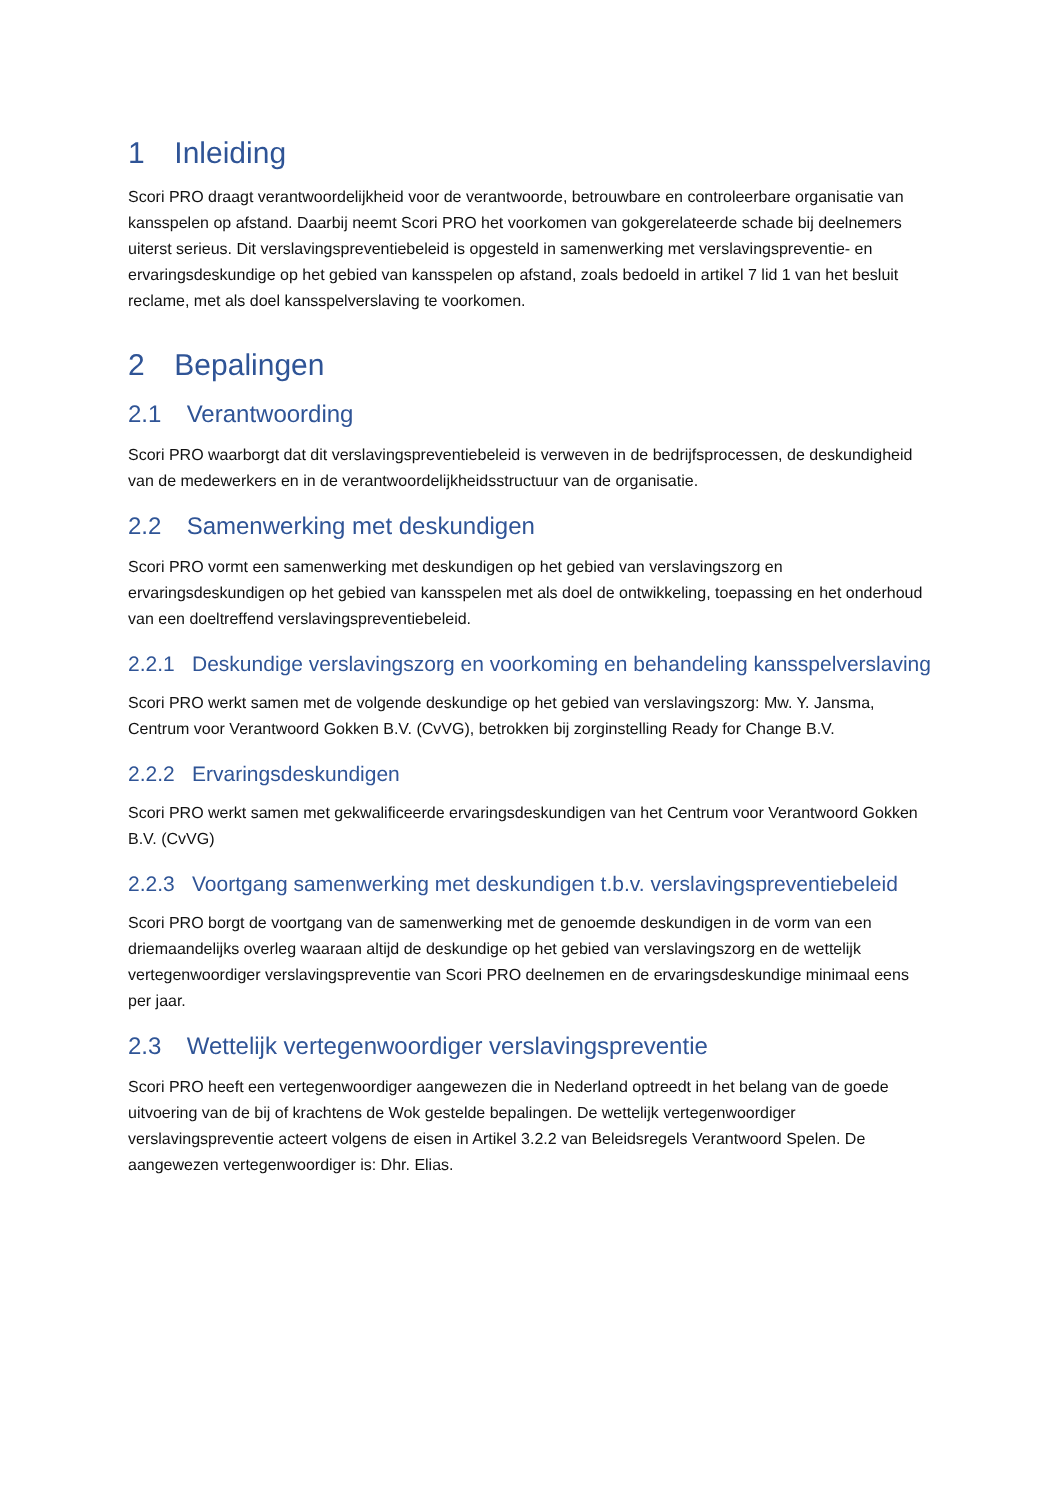1 Inleiding
Scori PRO draagt verantwoordelijkheid voor de verantwoorde, betrouwbare en controleerbare organisatie van kansspelen op afstand. Daarbij neemt Scori PRO het voorkomen van gokgerelateerde schade bij deelnemers uiterst serieus. Dit verslavingspreventiebeleid is opgesteld in samenwerking met verslavingspreventie- en ervaringsdeskundige op het gebied van kansspelen op afstand, zoals bedoeld in artikel 7 lid 1 van het besluit reclame, met als doel kansspelverslaving te voorkomen.
2 Bepalingen
2.1 Verantwoording
Scori PRO waarborgt dat dit verslavingspreventiebeleid is verweven in de bedrijfsprocessen, de deskundigheid van de medewerkers en in de verantwoordelijkheidsstructuur van de organisatie.
2.2 Samenwerking met deskundigen
Scori PRO vormt een samenwerking met deskundigen op het gebied van verslavingszorg en ervaringsdeskundigen op het gebied van kansspelen met als doel de ontwikkeling, toepassing en het onderhoud van een doeltreffend verslavingspreventiebeleid.
2.2.1 Deskundige verslavingszorg en voorkoming en behandeling kansspelverslaving
Scori PRO werkt samen met de volgende deskundige op het gebied van verslavingszorg: Mw. Y. Jansma, Centrum voor Verantwoord Gokken B.V. (CvVG), betrokken bij zorginstelling Ready for Change B.V.
2.2.2 Ervaringsdeskundigen
Scori PRO werkt samen met gekwalificeerde ervaringsdeskundigen van het Centrum voor Verantwoord Gokken B.V. (CvVG)
2.2.3 Voortgang samenwerking met deskundigen t.b.v. verslavingspreventiebeleid
Scori PRO borgt de voortgang van de samenwerking met de genoemde deskundigen in de vorm van een driemaandelijks overleg waaraan altijd de deskundige op het gebied van verslavingszorg en de wettelijk vertegenwoordiger verslavingspreventie van Scori PRO deelnemen en de ervaringsdeskundige minimaal eens per jaar.
2.3 Wettelijk vertegenwoordiger verslavingspreventie
Scori PRO heeft een vertegenwoordiger aangewezen die in Nederland optreedt in het belang van de goede uitvoering van de bij of krachtens de Wok gestelde bepalingen. De wettelijk vertegenwoordiger verslavingspreventie acteert volgens de eisen in Artikel 3.2.2 van Beleidsregels Verantwoord Spelen. De aangewezen vertegenwoordiger is: Dhr. Elias.